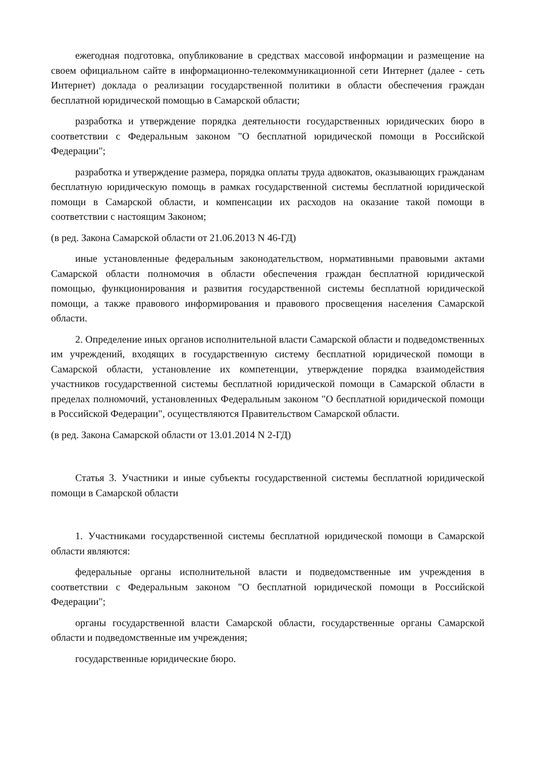ежегодная подготовка, опубликование в средствах массовой информации и размещение на своем официальном сайте в информационно-телекоммуникационной сети Интернет (далее - сеть Интернет) доклада о реализации государственной политики в области обеспечения граждан бесплатной юридической помощью в Самарской области;
разработка и утверждение порядка деятельности государственных юридических бюро в соответствии с Федеральным законом "О бесплатной юридической помощи в Российской Федерации";
разработка и утверждение размера, порядка оплаты труда адвокатов, оказывающих гражданам бесплатную юридическую помощь в рамках государственной системы бесплатной юридической помощи в Самарской области, и компенсации их расходов на оказание такой помощи в соответствии с настоящим Законом;
(в ред. Закона Самарской области от 21.06.2013 N 46-ГД)
иные установленные федеральным законодательством, нормативными правовыми актами Самарской области полномочия в области обеспечения граждан бесплатной юридической помощью, функционирования и развития государственной системы бесплатной юридической помощи, а также правового информирования и правового просвещения населения Самарской области.
2. Определение иных органов исполнительной власти Самарской области и подведомственных им учреждений, входящих в государственную систему бесплатной юридической помощи в Самарской области, установление их компетенции, утверждение порядка взаимодействия участников государственной системы бесплатной юридической помощи в Самарской области в пределах полномочий, установленных Федеральным законом "О бесплатной юридической помощи в Российской Федерации", осуществляются Правительством Самарской области.
(в ред. Закона Самарской области от 13.01.2014 N 2-ГД)
Статья 3. Участники и иные субъекты государственной системы бесплатной юридической помощи в Самарской области
1. Участниками государственной системы бесплатной юридической помощи в Самарской области являются:
федеральные органы исполнительной власти и подведомственные им учреждения в соответствии с Федеральным законом "О бесплатной юридической помощи в Российской Федерации";
органы государственной власти Самарской области, государственные органы Самарской области и подведомственные им учреждения;
государственные юридические бюро.